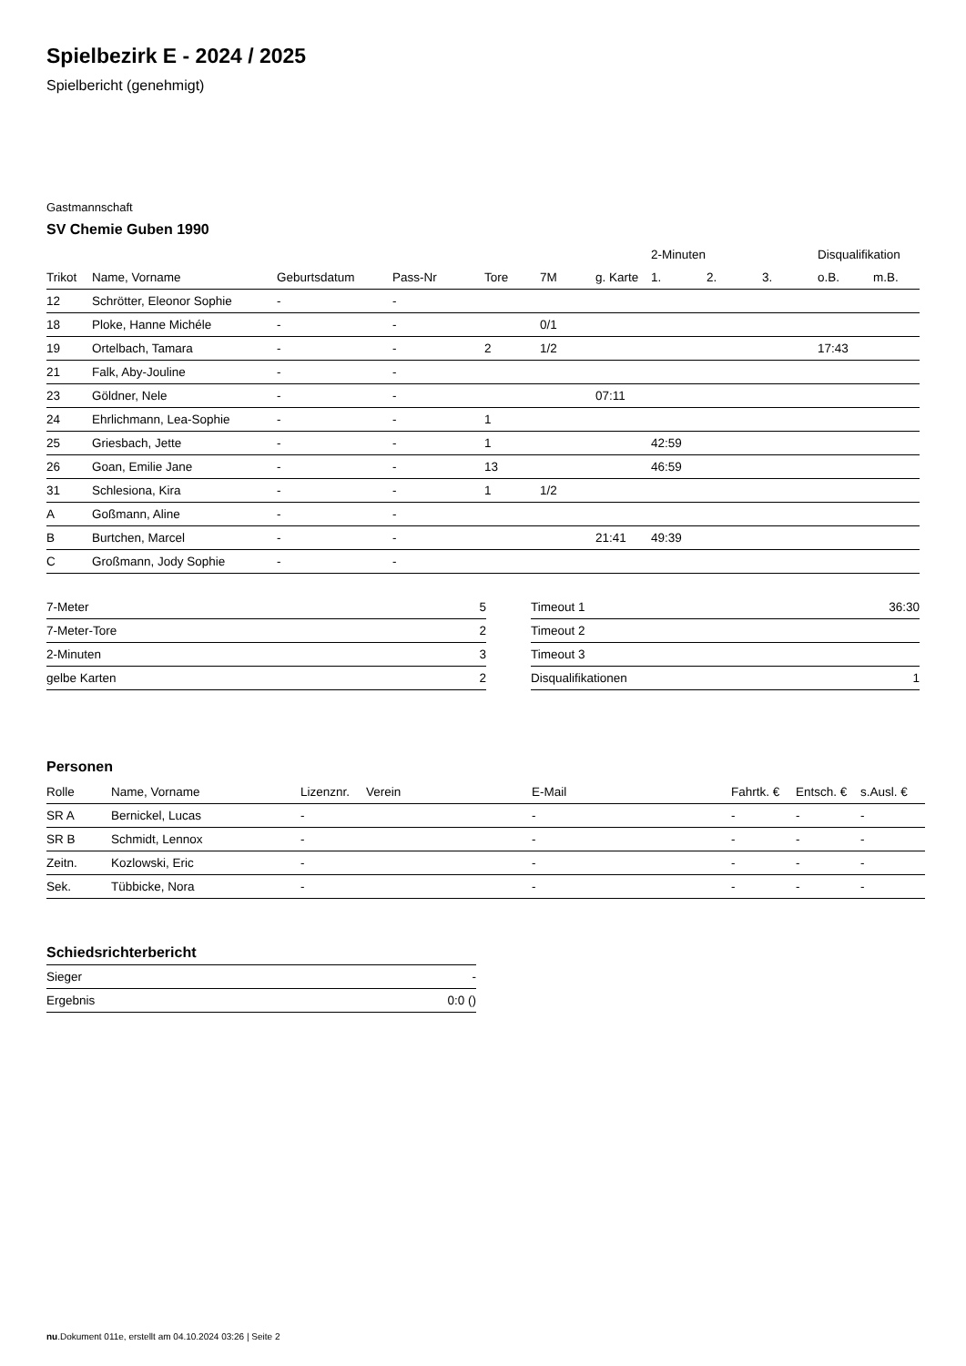Spielbezirk E - 2024 / 2025
Spielbericht (genehmigt)
Gastmannschaft
SV Chemie Guben 1990
| | | | | | | | 2-Minuten | | | Disqualifikation | |
| --- | --- | --- | --- | --- | --- | --- | --- | --- | --- | --- | --- |
| Trikot | Name, Vorname | Geburtsdatum | Pass-Nr | Tore | 7M | g. Karte | 1. | 2. | 3. | o.B. | m.B. |
| 12 | Schrötter, Eleonor Sophie | - | - | | | | | | | | |
| 18 | Ploke, Hanne Michéle | - | - | | 0/1 | | | | | | |
| 19 | Ortelbach, Tamara | - | - | 2 | 1/2 | | | | | 17:43 | |
| 21 | Falk, Aby-Jouline | - | - | | | | | | | | |
| 23 | Göldner, Nele | - | - | | | 07:11 | | | | | |
| 24 | Ehrlichmann, Lea-Sophie | - | - | 1 | | | | | | | |
| 25 | Griesbach, Jette | - | - | 1 | | | 42:59 | | | | |
| 26 | Goan, Emilie Jane | - | - | 13 | | | 46:59 | | | | |
| 31 | Schlesiona, Kira | - | - | 1 | 1/2 | | | | | | |
| A | Goßmann, Aline | - | - | | | | | | | | |
| B | Burtchen, Marcel | - | - | | | 21:41 | 49:39 | | | | |
| C | Großmann, Jody Sophie | - | - | | | | | | | | |
| 7-Meter | 5 |
| 7-Meter-Tore | 2 |
| 2-Minuten | 3 |
| gelbe Karten | 2 |
| Timeout 1 | 36:30 |
| Timeout 2 | |
| Timeout 3 | |
| Disqualifikationen | 1 |
Personen
| Rolle | Name, Vorname | Lizenznr. | Verein | E-Mail | Fahrtk. € | Entsch. € | s.Ausl. € |
| --- | --- | --- | --- | --- | --- | --- | --- |
| SR A | Bernickel, Lucas | - | | - | - | - | - |
| SR B | Schmidt, Lennox | - | | - | - | - | - |
| Zeitn. | Kozlowski, Eric | - | | - | - | - | - |
| Sek. | Tübbicke, Nora | - | | - | - | - | - |
Schiedsrichterbericht
| Sieger | - |
| Ergebnis | 0:0 () |
nu.Dokument 011e, erstellt am 04.10.2024 03:26 | Seite 2